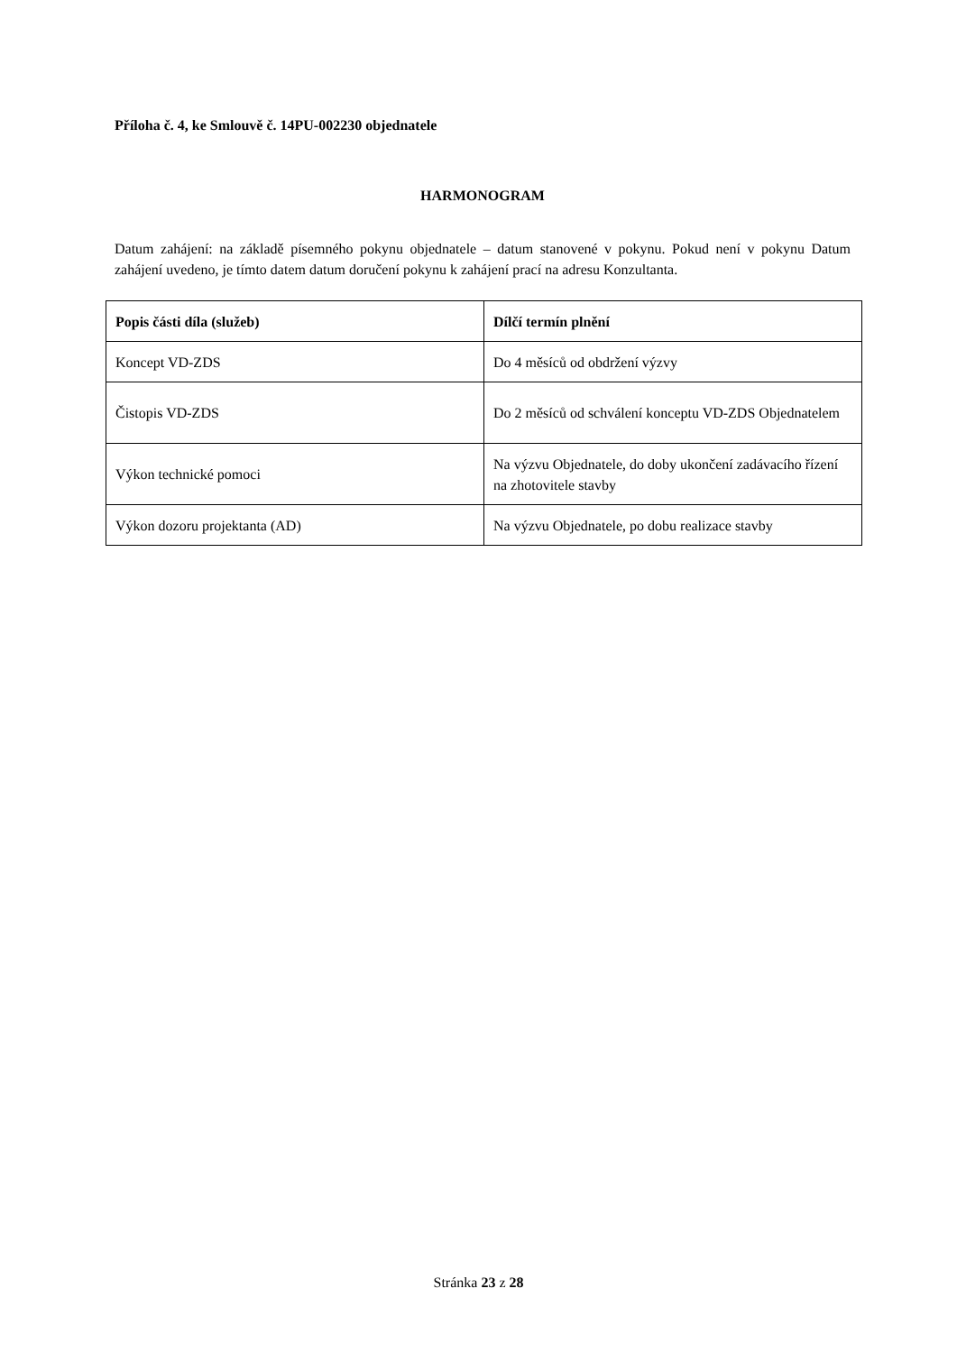Příloha č. 4, ke Smlouvě č. 14PU-002230 objednatele
HARMONOGRAM
Datum zahájení: na základě písemného pokynu objednatele – datum stanovené v pokynu. Pokud není v pokynu Datum zahájení uvedeno, je tímto datem datum doručení pokynu k zahájení prací na adresu Konzultanta.
| Popis části díla (služeb) | Dílčí termín plnění |
| --- | --- |
| Koncept VD-ZDS | Do 4 měsíců od obdržení výzvy |
| Čistopis VD-ZDS | Do 2 měsíců od schválení konceptu VD-ZDS Objednatelem |
| Výkon technické pomoci | Na výzvu Objednatele, do doby ukončení zadávacího řízení na zhotovitele stavby |
| Výkon dozoru projektanta (AD) | Na výzvu Objednatele, po dobu realizace stavby |
Stránka 23 z 28